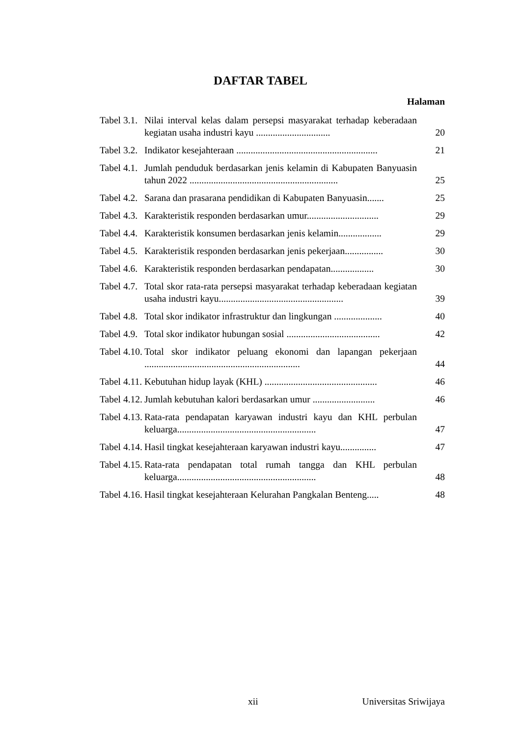DAFTAR TABEL
Halaman
| Tabel 3.1. | Nilai interval kelas dalam persepsi masyarakat terhadap keberadaan kegiatan usaha industri kayu ............................... | 20 |
| Tabel 3.2. | Indikator kesejahteraan ........................................................... | 21 |
| Tabel 4.1. | Jumlah penduduk berdasarkan jenis kelamin di Kabupaten Banyuasin tahun 2022 .............................................................. | 25 |
| Tabel 4.2. | Sarana dan prasarana pendidikan di Kabupaten Banyuasin....... | 25 |
| Tabel 4.3. | Karakteristik responden berdasarkan umur.............................. | 29 |
| Tabel 4.4. | Karakteristik konsumen berdasarkan jenis kelamin.................. | 29 |
| Tabel 4.5. | Karakteristik responden berdasarkan jenis pekerjaan................ | 30 |
| Tabel 4.6. | Karakteristik responden berdasarkan pendapatan.................. | 30 |
| Tabel 4.7. | Total skor rata-rata persepsi masyarakat terhadap keberadaan kegiatan usaha industri kayu.................................................... | 39 |
| Tabel 4.8. | Total skor indikator infrastruktur dan lingkungan .................... | 40 |
| Tabel 4.9. | Total skor indikator hubungan sosial ....................................... | 42 |
| Tabel 4.10. | Total skor indikator peluang ekonomi dan lapangan pekerjaan ................................................................. | 44 |
| Tabel 4.11. | Kebutuhan hidup layak (KHL) ............................................... | 46 |
| Tabel 4.12. | Jumlah kebutuhan kalori berdasarkan umur .......................... | 46 |
| Tabel 4.13. | Rata-rata pendapatan karyawan industri kayu dan KHL perbulan keluarga.......................................................... | 47 |
| Tabel 4.14. | Hasil tingkat kesejahteraan karyawan industri kayu............... | 47 |
| Tabel 4.15. | Rata-rata pendapatan total rumah tangga dan KHL perbulan keluarga.......................................................... | 48 |
| Tabel 4.16. | Hasil tingkat kesejahteraan Kelurahan Pangkalan Benteng..... | 48 |
xii Universitas Sriwijaya